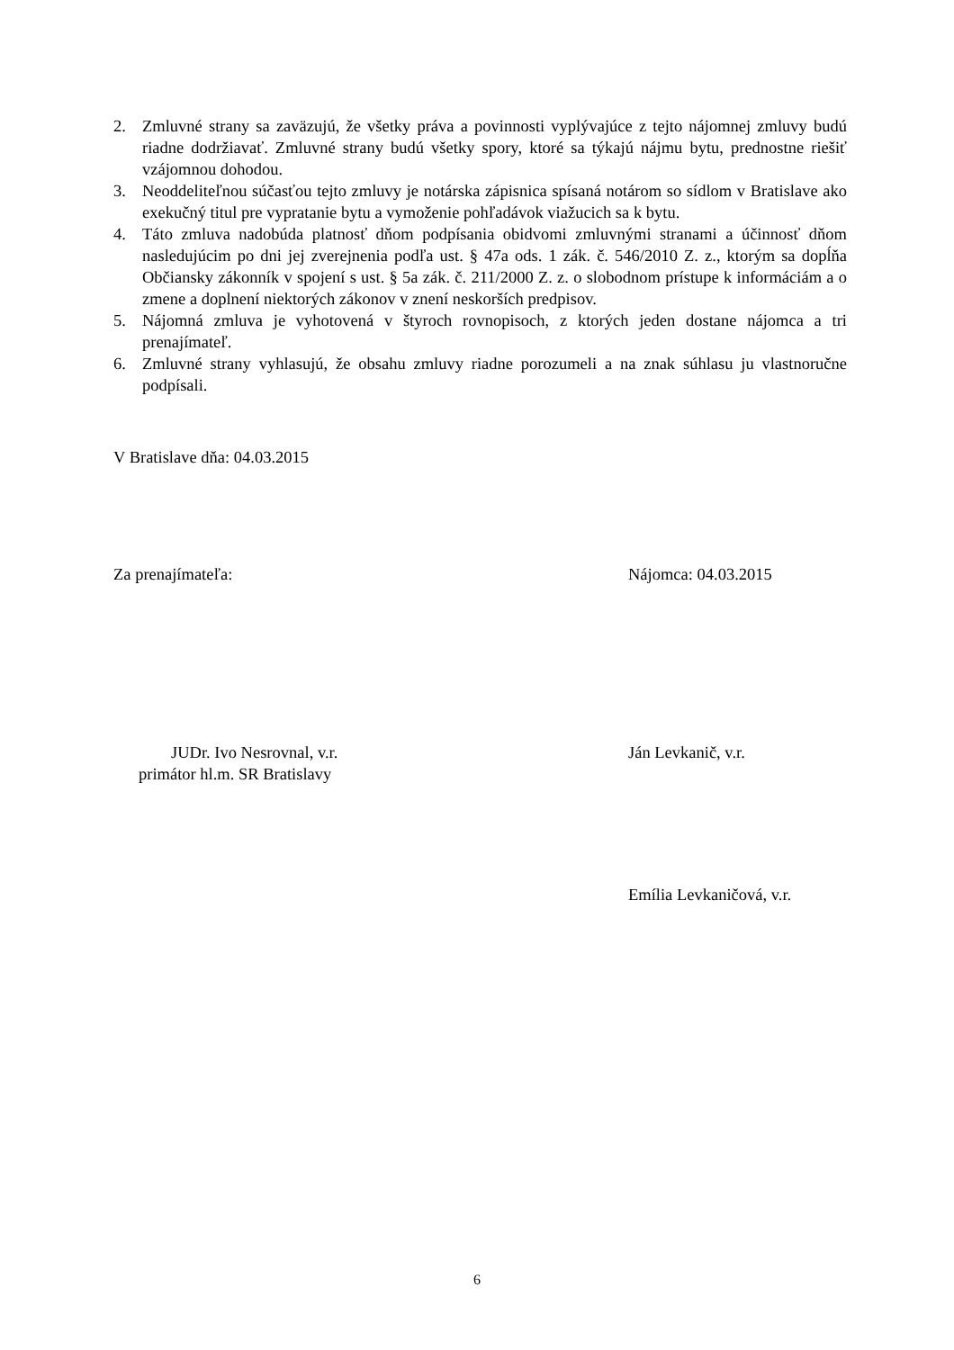2. Zmluvné strany sa zaväzujú, že všetky práva a povinnosti vyplývajúce z tejto nájomnej zmluvy budú riadne dodržiavať. Zmluvné strany budú všetky spory, ktoré sa týkajú nájmu bytu, prednostne riešiť vzájomnou dohodou.
3. Neoddeliteľnou súčasťou tejto zmluvy je notárska zápisnica spísaná notárom so sídlom v Bratislave ako exekučný titul pre vypratanie bytu a vymoženie pohľadávok viažucich sa k bytu.
4. Táto zmluva nadobúda platnosť dňom podpísania obidvomi zmluvnými stranami a účinnosť dňom nasledujúcim po dni jej zverejnenia podľa ust. § 47a ods. 1 zák. č. 546/2010 Z. z., ktorým sa dopĺňa Občiansky zákonník v spojení s ust. § 5a zák. č. 211/2000 Z. z. o slobodnom prístupe k informáciám a o zmene a doplnení niektorých zákonov v znení neskorších predpisov.
5. Nájomná zmluva je vyhotovená v štyroch rovnopisoch, z ktorých jeden dostane nájomca a tri prenajímateľ.
6. Zmluvné strany vyhlasujú, že obsahu zmluvy riadne porozumeli a na znak súhlasu ju vlastnoručne podpísali.
V Bratislave dňa: 04.03.2015
Za prenajímateľa: Nájomca: 04.03.2015
JUDr. Ivo Nesrovnal, v.r.
primátor hl.m. SR Bratislavy
Ján Levkanič, v.r.
Emília Levkaničová, v.r.
6